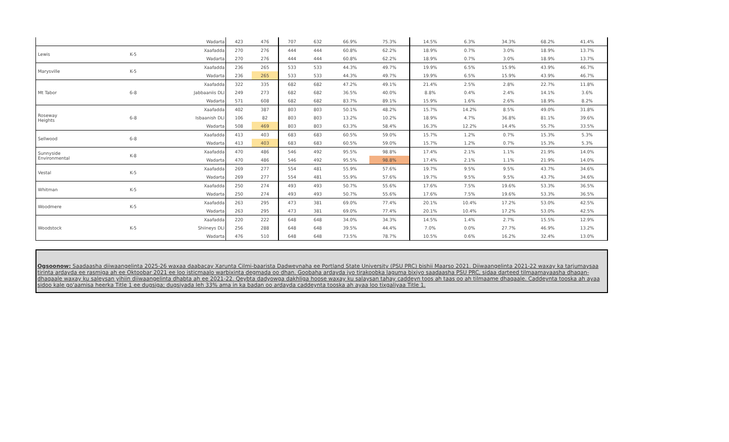| | | Wadarta | 423 | 476 | 707 | 632 | 66.9% | 75.3% | 14.5% | 6.3% | 34.3% | 68.2% | 41.4% |
| Lewis | K-5 | Xaafadda | 270 | 276 | 444 | 444 | 60.8% | 62.2% | 18.9% | 0.7% | 3.0% | 18.9% | 13.7% |
| | | Wadarta | 270 | 276 | 444 | 444 | 60.8% | 62.2% | 18.9% | 0.7% | 3.0% | 18.9% | 13.7% |
| Marysville | K-5 | Xaafadda | 236 | 265 | 533 | 533 | 44.3% | 49.7% | 19.9% | 6.5% | 15.9% | 43.9% | 46.7% |
| | | Wadarta | 236 | 265 | 533 | 533 | 44.3% | 49.7% | 19.9% | 6.5% | 15.9% | 43.9% | 46.7% |
| Mt Tabor | 6-8 | Xaafadda | 322 | 335 | 682 | 682 | 47.2% | 49.1% | 21.4% | 2.5% | 2.8% | 22.7% | 11.8% |
| | | Jabbaaniis DLI | 249 | 273 | 682 | 682 | 36.5% | 40.0% | 8.8% | 0.4% | 2.4% | 14.1% | 3.6% |
| | | Wadarta | 571 | 608 | 682 | 682 | 83.7% | 89.1% | 15.9% | 1.6% | 2.6% | 18.9% | 8.2% |
| Roseway Heights | 6-8 | Xaafadda | 402 | 387 | 803 | 803 | 50.1% | 48.2% | 15.7% | 14.2% | 8.5% | 49.0% | 31.8% |
| | | Isbaanish DLI | 106 | 82 | 803 | 803 | 13.2% | 10.2% | 18.9% | 4.7% | 36.8% | 81.1% | 39.6% |
| | | Wadarta | 508 | 469 | 803 | 803 | 63.3% | 58.4% | 16.3% | 12.2% | 14.4% | 55.7% | 33.5% |
| Sellwood | 6-8 | Xaafadda | 413 | 403 | 683 | 683 | 60.5% | 59.0% | 15.7% | 1.2% | 0.7% | 15.3% | 5.3% |
| | | Wadarta | 413 | 403 | 683 | 683 | 60.5% | 59.0% | 15.7% | 1.2% | 0.7% | 15.3% | 5.3% |
| Sunnyside Environmental | K-8 | Xaafadda | 470 | 486 | 546 | 492 | 95.5% | 98.8% | 17.4% | 2.1% | 1.1% | 21.9% | 14.0% |
| | | Wadarta | 470 | 486 | 546 | 492 | 95.5% | 98.8% | 17.4% | 2.1% | 1.1% | 21.9% | 14.0% |
| Vestal | K-5 | Xaafadda | 269 | 277 | 554 | 481 | 55.9% | 57.6% | 19.7% | 9.5% | 9.5% | 43.7% | 34.6% |
| | | Wadarta | 269 | 277 | 554 | 481 | 55.9% | 57.6% | 19.7% | 9.5% | 9.5% | 43.7% | 34.6% |
| Whitman | K-5 | Xaafadda | 250 | 274 | 493 | 493 | 50.7% | 55.6% | 17.6% | 7.5% | 19.6% | 53.3% | 36.5% |
| | | Wadarta | 250 | 274 | 493 | 493 | 50.7% | 55.6% | 17.6% | 7.5% | 19.6% | 53.3% | 36.5% |
| Woodmere | K-5 | Xaafadda | 263 | 295 | 473 | 381 | 69.0% | 77.4% | 20.1% | 10.4% | 17.2% | 53.0% | 42.5% |
| | | Wadarta | 263 | 295 | 473 | 381 | 69.0% | 77.4% | 20.1% | 10.4% | 17.2% | 53.0% | 42.5% |
| Woodstock | K-5 | Xaafadda | 220 | 222 | 648 | 648 | 34.0% | 34.3% | 14.5% | 1.4% | 2.7% | 15.5% | 12.9% |
| | | Shiineys DLI | 256 | 288 | 648 | 648 | 39.5% | 44.4% | 7.0% | 0.0% | 27.7% | 46.9% | 13.2% |
| | | Wadarta | 476 | 510 | 648 | 648 | 73.5% | 78.7% | 10.5% | 0.6% | 16.2% | 32.4% | 13.0% |
Ogsoonow: Saadaasha diiwaangelinta 2025-26 waxaa daabacay Xarunta Cilmi-baarista Dadweynaha ee Portland State University (PSU PRC) bishii Maarso 2021. Diiwaangelinta 2021-22 waxay ka tarjumaysaa tirinta ardayda ee rasmiga ah ee Oktoobar 2021 ee loo isticmaalo warbixinta degmada oo dhan. Goobaha ardayda iyo tirakoobka laguma bixiyo saadaasha PSU PRC, sidaa darteed tilmaamayaasha dhaqan-dhaqaale waxay ku saleysan yihiin diiwaangelinta dhabta ah ee 2021-22. Qeybta dadyowga dakhliga hoose waxay ku salaysan tahay caddeyn toos ah taas oo ah tilmaame dhaqaale. Caddeynta tooska ah ayaa sidoo kale go'aamisa heerka Title 1 ee dugsiga; dugsiyada leh 33% ama in ka badan oo ardayda caddeynta tooska ah ayaa loo tixgaliyaa Title 1.